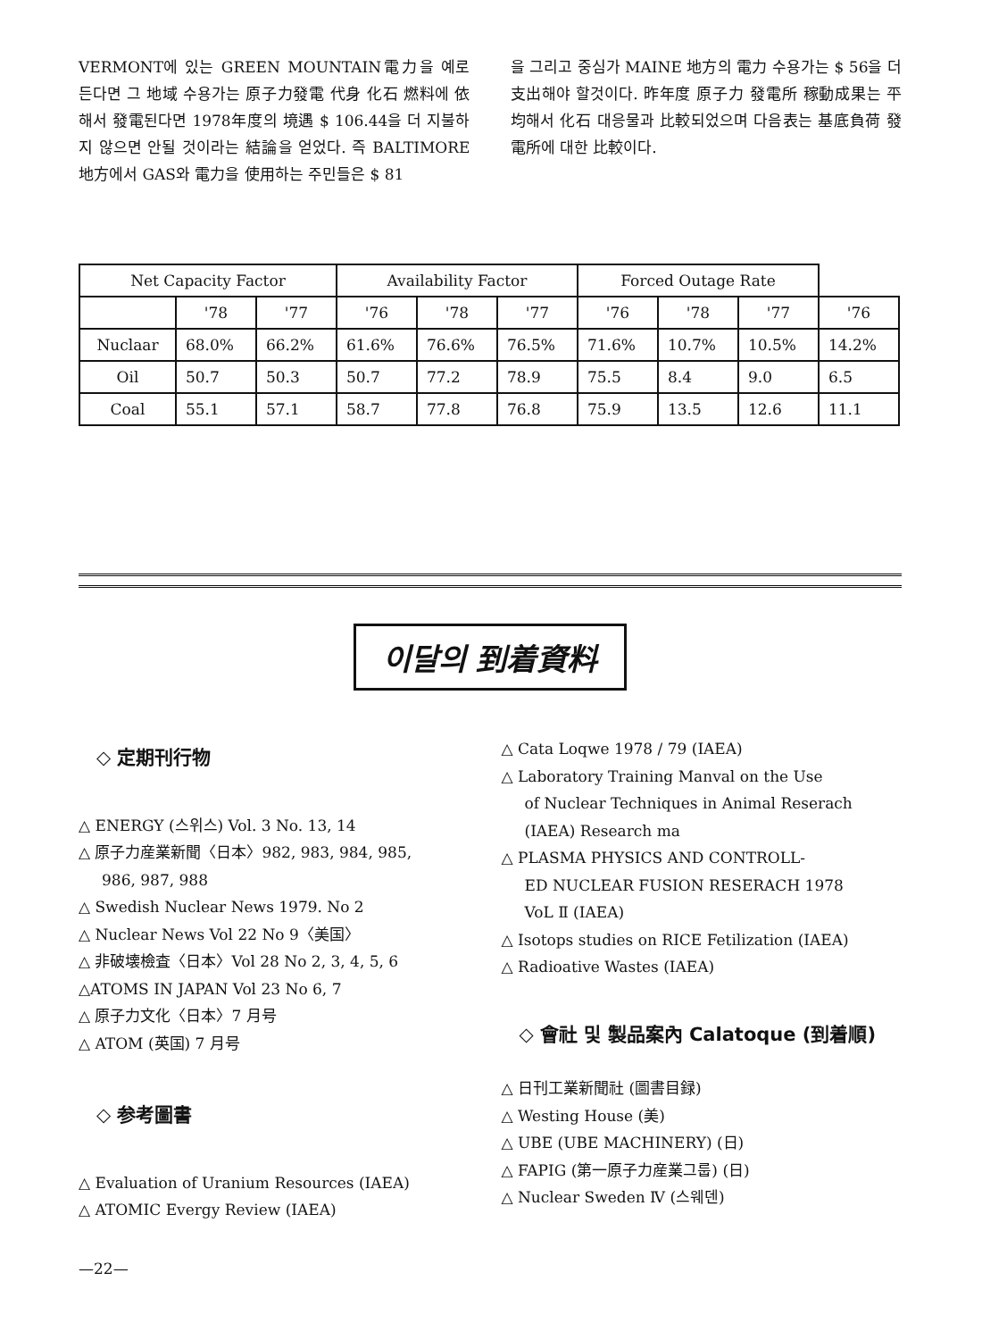VERMONT에 있는 GREEN MOUNTAIN電力을 예로 든다면 그 地域 수용가는 原子力發電 代身 化石 燃料에 依해서 發電된다면 1978年度의 境遇 $ 106.44을 더 지불하지 않으면 안될 것이라는 結論을 얻었다. 즉 BALTIMORE 地方에서 GAS와 電力을 使用하는 주민들은 $ 81
을 그리고 중심가 MAINE 地方의 電力 수용가는 $ 56을 더 支出해야 할것이다. 昨年度 原子力 發電所 稼動成果는 平均해서 化石 대응물과 比較되었으며 다음表는 基底負荷 發電所에 대한 比較이다.
| Net Capacity Factor | | | Availability Factor | | | Forced Outage Rate | | | |
| --- | --- | --- | --- | --- | --- | --- | --- | --- | --- |
| | '78 | '77 | '76 | '78 | '77 | '76 | '78 | '77 | '76 |
| Nuclaar | 68.0% | 66.2% | 61.6% | 76.6% | 76.5% | 71.6% | 10.7% | 10.5% | 14.2% |
| Oil | 50.7 | 50.3 | 50.7 | 77.2 | 78.9 | 75.5 | 8.4 | 9.0 | 6.5 |
| Coal | 55.1 | 57.1 | 58.7 | 77.8 | 76.8 | 75.9 | 13.5 | 12.6 | 11.1 |
이달의 到着資料
◇ 定期刊行物
△ ENERGY (스위스) Vol. 3 No. 13, 14
△ 原子力産業新聞〈日本〉982, 983, 984, 985,
986, 987, 988
△ Swedish Nuclear News 1979. No 2
△ Nuclear News Vol 22 No 9〈美国〉
△ 非破壊檢査〈日本〉Vol 28 No 2, 3, 4, 5, 6
△ATOMS IN JAPAN Vol 23 No 6, 7
△ 原子力文化〈日本〉7 月号
△ ATOM (英国) 7 月号
◇ 参考圖書
△ Evaluation of Uranium Resources (IAEA)
△ ATOMIC Evergy Review (IAEA)
△ Cata Loqwe 1978 / 79 (IAEA)
△ Laboratory Training Manval on the Use
of Nuclear Techniques in Animal Reserach
(IAEA) Research ma
△ PLASMA PHYSICS AND CONTROLL-
ED NUCLEAR FUSION RESERACH 1978
VoL Ⅱ (IAEA)
△ Isotops studies on RICE Fetilization (IAEA)
△ Radioative Wastes (IAEA)
◇ 會社 및 製品案內 Calatoque (到着順)
△ 日刊工業新聞社 (圖書目録)
△ Westing House (美)
△ UBE (UBE MACHINERY) (日)
△ FAPIG (第一原子力産業그룹) (日)
△ Nuclear Sweden Ⅳ (스웨덴)
—22—